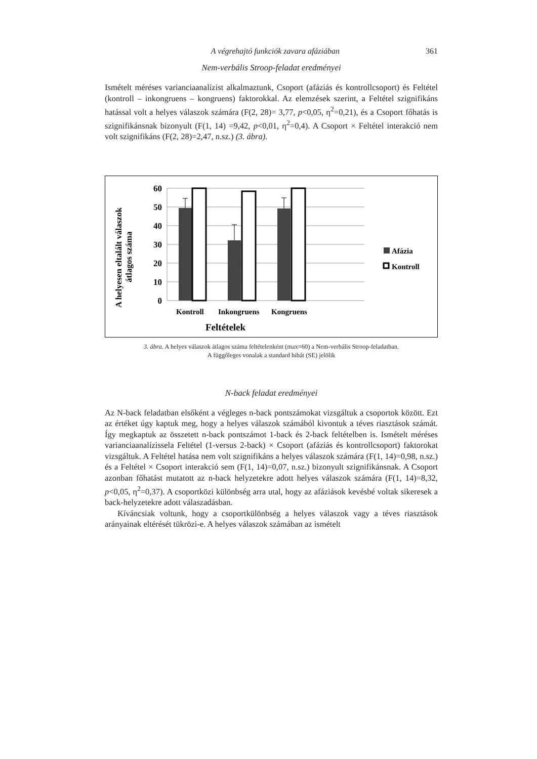A végrehajtó funkciók zavara afáziában 361
Nem-verbális Stroop-feladat eredményei
Ismételt méréses varianciaanalízist alkalmaztunk, Csoport (afáziás és kontrollcsoport) és Feltétel (kontroll – inkongruens – kongruens) faktorokkal. Az elemzések szerint, a Feltétel szignifikáns hatással volt a helyes válaszok számára (F(2, 28)= 3,77, p<0,05, η<sup>2</sup>=0,21), és a Csoport főhatás is szignifikánsnak bizonyult (F(1, 14) =9,42, p<0,01, η<sup>2</sup>=0,4). A Csoport × Feltétel interakció nem volt szignifikáns (F(2, 28)=2,47, n.sz.) (3. ábra).
A helyesen eltalált válaszok
átlagos száma
60
50
40
30
20
10
0
Kontroll
Inkongruens
Kongruens
Feltételek
Afázia
Kontroll
3. ábra. A helyes válaszok átlagos száma feltételenként (max=60) a Nem-verbális Stroop-feladatban.
A függőleges vonalak a standard hibát (SE) jelölik
N-back feladat eredményei
Az N-back feladatban elsőként a végleges n-back pontszámokat vizsgáltuk a csoportok között. Ezt az értéket úgy kaptuk meg, hogy a helyes válaszok számából kivontuk a téves riasztások számát. Így megkaptuk az összetett n-back pontszámot 1-back és 2-back feltételben is. Ismételt méréses varianciaanalízissela Feltétel (1-versus 2-back) × Csoport (afáziás és kontrollcsoport) faktorokat vizsgáltuk. A Feltétel hatása nem volt szignifikáns a helyes válaszok számára (F(1, 14)=0,98, n.sz.) és a Feltétel × Csoport interakció sem (F(1, 14)=0,07, n.sz.) bizonyult szignifikánsnak. A Csoport azonban főhatást mutatott az n-back helyzetekre adott helyes válaszok számára (F(1, 14)=8,32, p<0,05, η<sup>2</sup>=0,37). A csoportközi különbség arra utal, hogy az afáziások kevésbé voltak sikeresek a back-helyzetekre adott válaszadásban.
Kíváncsiak voltunk, hogy a csoportkülönbség a helyes válaszok vagy a téves riasztások arányainak eltérését tükrözi-e. A helyes válaszok számában az ismételt